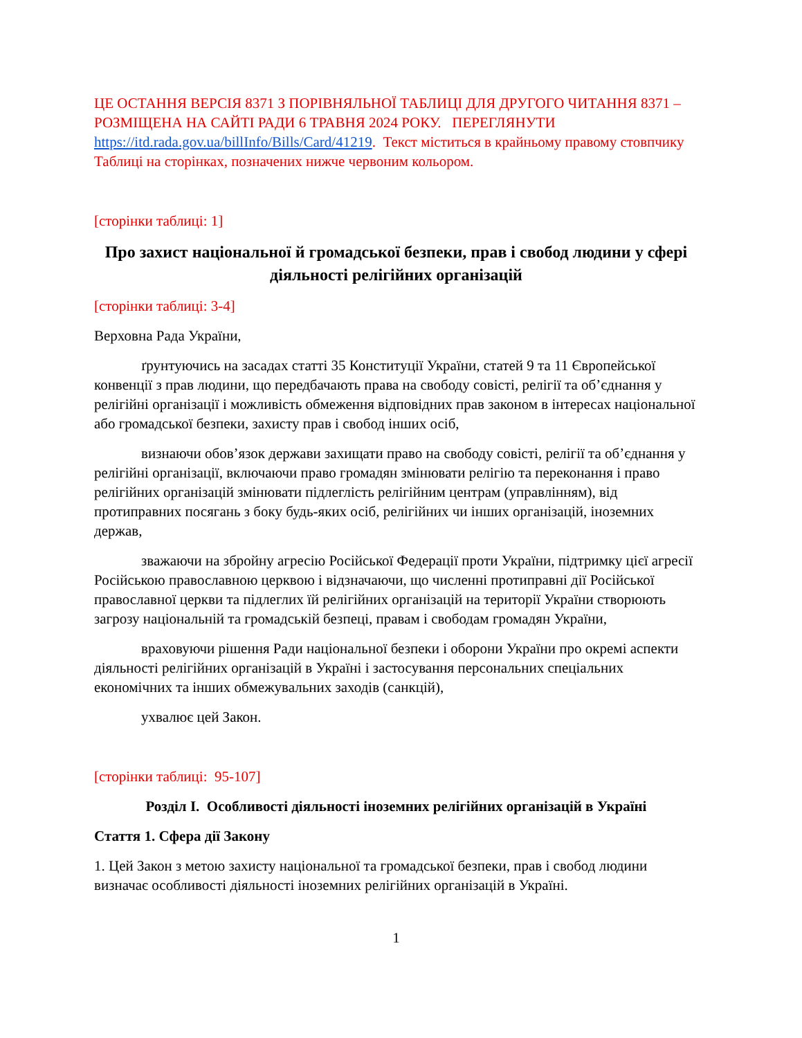ЦЕ ОСТАННЯ ВЕРСІЯ 8371 З ПОРІВНЯЛЬНОЇ ТАБЛИЦІ ДЛЯ ДРУГОГО ЧИТАННЯ 8371 – РОЗМІЩЕНА НА САЙТІ РАДИ 6 ТРАВНЯ 2024 РОКУ. ПЕРЕГЛЯНУТИ https://itd.rada.gov.ua/billInfo/Bills/Card/41219. Текст міститься в крайньому правому стовпчику Таблиці на сторінках, позначених нижче червоним кольором.
[сторінки таблиці: 1]
Про захист національної й громадської безпеки, прав і свобод людини у сфері діяльності релігійних організацій
[сторінки таблиці: 3-4]
Верховна Рада України,
ґрунтуючись на засадах статті 35 Конституції України, статей 9 та 11 Європейської конвенції з прав людини, що передбачають права на свободу совісті, релігії та об’єднання у релігійні організації і можливість обмеження відповідних прав законом в інтересах національної або громадської безпеки, захисту прав і свобод інших осіб,
визнаючи обов’язок держави захищати право на свободу совісті, релігії та об’єднання у релігійні організації, включаючи право громадян змінювати релігію та переконання і право релігійних організацій змінювати підлеглість релігійним центрам (управлінням), від протиправних посягань з боку будь-яких осіб, релігійних чи інших організацій, іноземних держав,
зважаючи на збройну агресію Російської Федерації проти України, підтримку цієї агресії Російською православною церквою і відзначаючи, що численні протиправні дії Російської православної церкви та підлеглих їй релігійних організацій на території України створюють загрозу національній та громадській безпеці, правам і свободам громадян України,
враховуючи рішення Ради національної безпеки і оборони України про окремі аспекти діяльності релігійних організацій в Україні і застосування персональних спеціальних економічних та інших обмежувальних заходів (санкцій),
ухвалює цей Закон.
[сторінки таблиці: 95-107]
Розділ I. Особливості діяльності іноземних релігійних організацій в Україні
Стаття 1. Сфера дії Закону
1. Цей Закон з метою захисту національної та громадської безпеки, прав і свобод людини визначає особливості діяльності іноземних релігійних організацій в Україні.
1